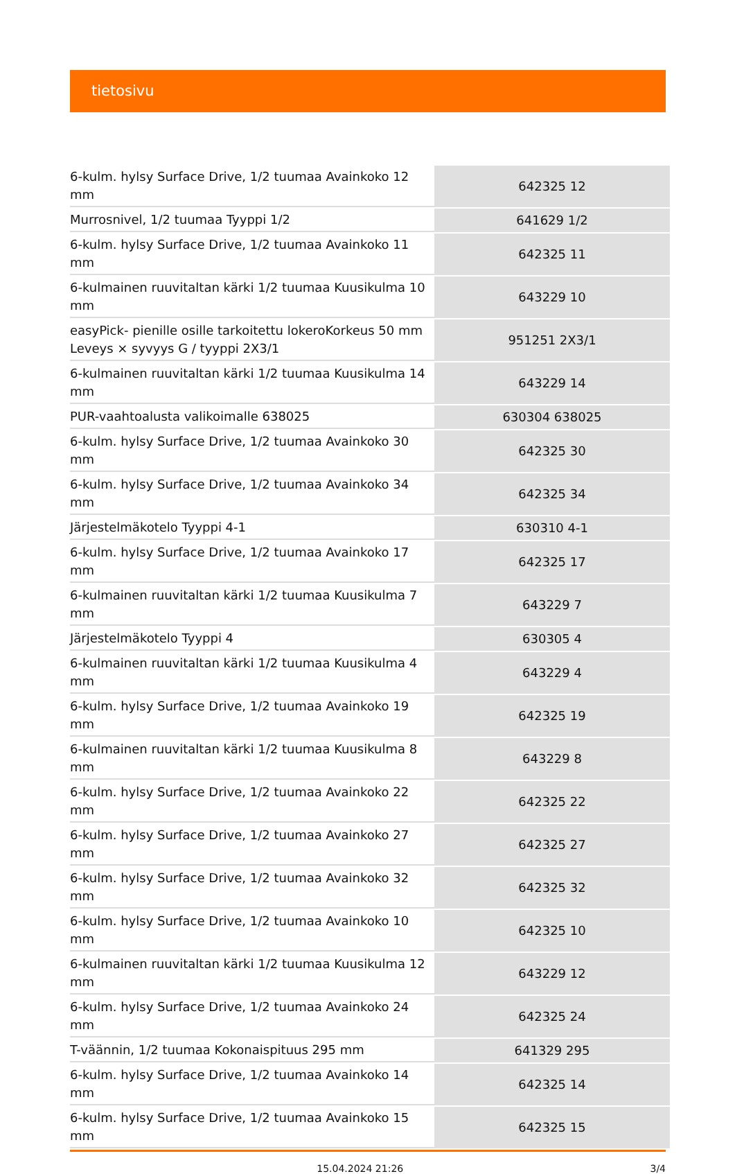tietosivu
| 6-kulm. hylsy Surface Drive, 1/2 tuumaa Avainkoko 12 mm | 642325 12 |
| Murrosnivel, 1/2 tuumaa Tyyppi 1/2 | 641629 1/2 |
| 6-kulm. hylsy Surface Drive, 1/2 tuumaa Avainkoko 11 mm | 642325 11 |
| 6-kulmainen ruuvitaltan kärki 1/2 tuumaa Kuusikulma 10 mm | 643229 10 |
| easyPick- pienille osille tarkoitettu lokeroKorkeus 50 mm Leveys × syvyys G / tyyppi 2X3/1 | 951251 2X3/1 |
| 6-kulmainen ruuvitaltan kärki 1/2 tuumaa Kuusikulma 14 mm | 643229 14 |
| PUR-vaahtoalusta valikoimalle 638025 | 630304 638025 |
| 6-kulm. hylsy Surface Drive, 1/2 tuumaa Avainkoko 30 mm | 642325 30 |
| 6-kulm. hylsy Surface Drive, 1/2 tuumaa Avainkoko 34 mm | 642325 34 |
| Järjestelmäkotelo Tyyppi 4-1 | 630310 4-1 |
| 6-kulm. hylsy Surface Drive, 1/2 tuumaa Avainkoko 17 mm | 642325 17 |
| 6-kulmainen ruuvitaltan kärki 1/2 tuumaa Kuusikulma 7 mm | 643229 7 |
| Järjestelmäkotelo Tyyppi 4 | 630305 4 |
| 6-kulmainen ruuvitaltan kärki 1/2 tuumaa Kuusikulma 4 mm | 643229 4 |
| 6-kulm. hylsy Surface Drive, 1/2 tuumaa Avainkoko 19 mm | 642325 19 |
| 6-kulmainen ruuvitaltan kärki 1/2 tuumaa Kuusikulma 8 mm | 643229 8 |
| 6-kulm. hylsy Surface Drive, 1/2 tuumaa Avainkoko 22 mm | 642325 22 |
| 6-kulm. hylsy Surface Drive, 1/2 tuumaa Avainkoko 27 mm | 642325 27 |
| 6-kulm. hylsy Surface Drive, 1/2 tuumaa Avainkoko 32 mm | 642325 32 |
| 6-kulm. hylsy Surface Drive, 1/2 tuumaa Avainkoko 10 mm | 642325 10 |
| 6-kulmainen ruuvitaltan kärki 1/2 tuumaa Kuusikulma 12 mm | 643229 12 |
| 6-kulm. hylsy Surface Drive, 1/2 tuumaa Avainkoko 24 mm | 642325 24 |
| T-väännin, 1/2 tuumaa Kokonaispituus 295 mm | 641329 295 |
| 6-kulm. hylsy Surface Drive, 1/2 tuumaa Avainkoko 14 mm | 642325 14 |
| 6-kulm. hylsy Surface Drive, 1/2 tuumaa Avainkoko 15 mm | 642325 15 |
15.04.2024 21:26 3/4